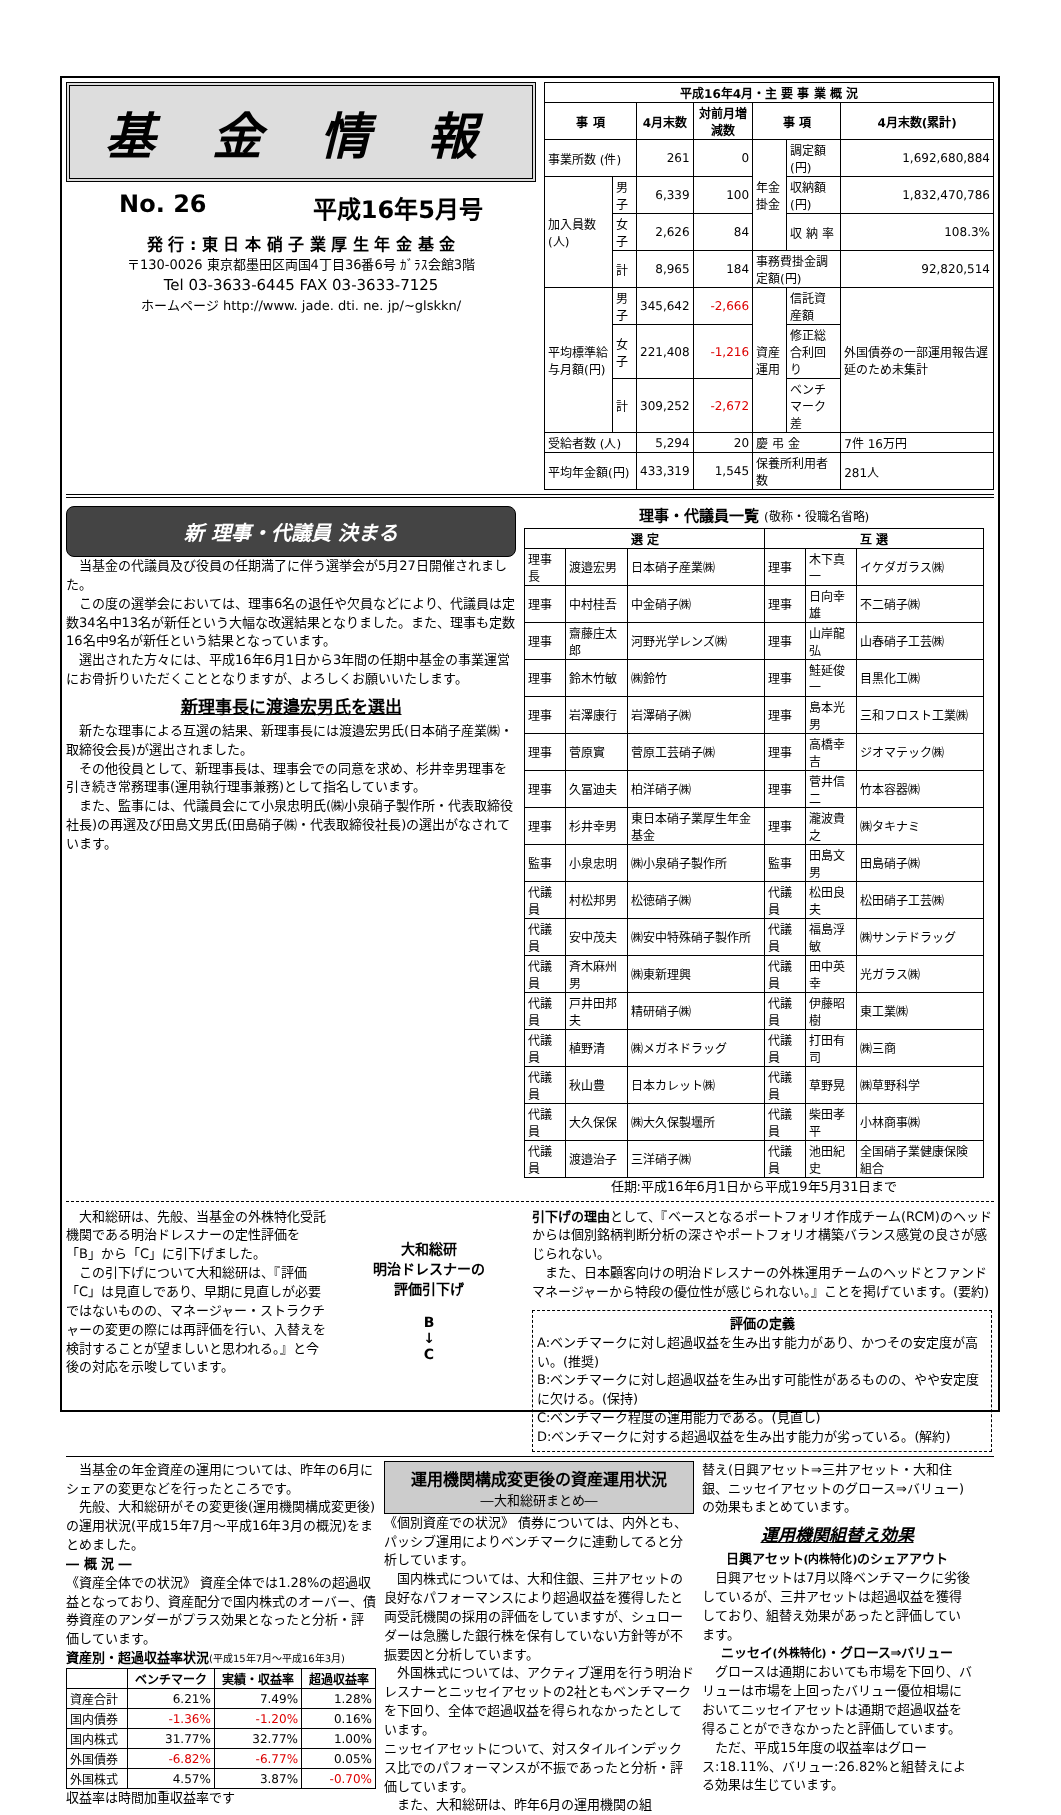基 金 情 報
No. 26 平成16年5月号
発 行 : 東 日 本 硝 子 業 厚 生 年 金 基 金
〒130-0026 東京都墨田区両国4丁目36番6号 ｶﾞﾗｽ会館3階
Tel 03-3633-6445 FAX 03-3633-7125
ホームページ http://www. jade. dti. ne. jp/~glskkn/
| 平成16年4月・主 要 事 業 概 況 | | | | | | |
| --- | --- | --- | --- | --- | --- | --- |
| 事 項 | | 4月末数 | 対前月増減数 | 事 項 | | 4月末数(累計) |
| 事業所数 (件) | | 261 | 0 | 年金掛金 | 調定額(円) | 1,692,680,884 |
| 加入員数(人) | 男子 | 6,339 | 100 | | 収納額(円) | 1,832,470,786 |
| | 女子 | 2,626 | 84 | | 収 納 率 | 108.3% |
| | 計 | 8,965 | 184 | 事務費掛金調定額(円) | | 92,820,514 |
| 平均標準給与月額(円) | 男子 | 345,642 | -2,666 | 資産運用 | 信託資産額 | 外国債券の一部運用報告遅延のため未集計 |
| | 女子 | 221,408 | -1,216 | | 修正総合利回り | |
| | 計 | 309,252 | -2,672 | | ベンチマーク差 | |
| 受給者数 (人) | | 5,294 | 20 | 慶 弔 金 | | 7件 16万円 |
| 平均年金額(円) | | 433,319 | 1,545 | 保養所利用者数 | | 281人 |
新 理事・代議員 決まる
　当基金の代議員及び役員の任期満了に伴う選挙会が5月27日開催されました。
　この度の選挙会においては、理事6名の退任や欠員などにより、代議員は定数34名中13名が新任という大幅な改選結果となりました。また、理事も定数16名中9名が新任という結果となっています。
　選出された方々には、平成16年6月1日から3年間の任期中基金の事業運営にお骨折りいただくこととなりますが、よろしくお願いいたします。
新理事長に渡邉宏男氏を選出
　新たな理事による互選の結果、新理事長には渡邉宏男氏(日本硝子産業㈱・取締役会長)が選出されました。
　その他役員として、新理事長は、理事会での同意を求め、杉井幸男理事を引き続き常務理事(運用執行理事兼務)として指名しています。
　また、監事には、代議員会にて小泉忠明氏(㈱小泉硝子製作所・代表取締役社長)の再選及び田島文男氏(田島硝子㈱・代表取締役社長)の選出がなされています。
理事・代議員一覧 (敬称・役職名省略)
| 選 定 | | | 互 選 | | |
| --- | --- | --- | --- | --- | --- |
| 理事長 | 渡邉宏男 | 日本硝子産業㈱ | 理事 | 木下真一 | イケダガラス㈱ |
| 理事 | 中村桂吾 | 中金硝子㈱ | 理事 | 日向幸雄 | 不二硝子㈱ |
| 理事 | 齋藤庄太郎 | 河野光学レンズ㈱ | 理事 | 山岸龍弘 | 山春硝子工芸㈱ |
| 理事 | 鈴木竹敏 | ㈱鈴竹 | 理事 | 鮭延俊一 | 目黒化工㈱ |
| 理事 | 岩澤康行 | 岩澤硝子㈱ | 理事 | 島本光男 | 三和フロスト工業㈱ |
| 理事 | 菅原實 | 菅原工芸硝子㈱ | 理事 | 高橋幸吉 | ジオマテック㈱ |
| 理事 | 久冨迪夫 | 柏洋硝子㈱ | 理事 | 菅井信二 | 竹本容器㈱ |
| 理事 | 杉井幸男 | 東日本硝子業厚生年金基金 | 理事 | 瀧波貴之 | ㈱タキナミ |
| 監事 | 小泉忠明 | ㈱小泉硝子製作所 | 監事 | 田島文男 | 田島硝子㈱ |
| 代議員 | 村松邦男 | 松徳硝子㈱ | 代議員 | 松田良夫 | 松田硝子工芸㈱ |
| 代議員 | 安中茂夫 | ㈱安中特殊硝子製作所 | 代議員 | 福島浮敏 | ㈱サンテドラッグ |
| 代議員 | 斉木麻州男 | ㈱東新理興 | 代議員 | 田中英幸 | 光ガラス㈱ |
| 代議員 | 戸井田邦夫 | 精研硝子㈱ | 代議員 | 伊藤昭樹 | 東工業㈱ |
| 代議員 | 植野清 | ㈱メガネドラッグ | 代議員 | 打田有司 | ㈱三商 |
| 代議員 | 秋山豊 | 日本カレット㈱ | 代議員 | 草野晃 | ㈱草野科学 |
| 代議員 | 大久保保 | ㈱大久保製壜所 | 代議員 | 柴田孝平 | 小林商事㈱ |
| 代議員 | 渡邉治子 | 三洋硝子㈱ | 代議員 | 池田紀史 | 全国硝子業健康保険組合 |
任期:平成16年6月1日から平成19年5月31日まで
　大和総研は、先般、当基金の外株特化受託機関である明治ドレスナーの定性評価を「B」から「C」に引下げました。
　この引下げについて大和総研は、『評価「C」は見直しであり、早期に見直しが必要ではないものの、マネージャー・ストラクチャーの変更の際には再評価を行い、入替えを検討することが望ましいと思われる。』と今後の対応を示唆しています。
大和総研
明治ドレスナーの
評価引下げ
B
↓
C
引下げの理由として、『ベースとなるポートフォリオ作成チーム(RCM)のヘッドからは個別銘柄判断分析の深さやポートフォリオ構築バランス感覚の良さが感じられない。
　また、日本顧客向けの明治ドレスナーの外株運用チームのヘッドとファンドマネージャーから特段の優位性が感じられない。』ことを掲げています。(要約)
評価の定義
A:ベンチマークに対し超過収益を生み出す能力があり、かつその安定度が高い。(推奨)
B:ベンチマークに対し超過収益を生み出す可能性があるものの、やや安定度に欠ける。(保持)
C:ベンチマーク程度の運用能力である。(見直し)
D:ベンチマークに対する超過収益を生み出す能力が劣っている。(解約)
　当基金の年金資産の運用については、昨年の6月にシェアの変更などを行ったところです。
　先般、大和総研がその変更後(運用機関構成変更後)の運用状況(平成15年7月～平成16年3月の概況)をまとめました。
― 概 況 ―
《資産全体での状況》 資産全体では1.28%の超過収益となっており、資産配分で国内株式のオーバー、債券資産のアンダーがプラス効果となったと分析・評価しています。
資産別・超過収益率状況(平成15年7月～平成16年3月)
| | ベンチマーク | 実績・収益率 | 超過収益率 |
| --- | --- | --- | --- |
| 資産合計 | 6.21% | 7.49% | 1.28% |
| 国内債券 | -1.36% | -1.20% | 0.16% |
| 国内株式 | 31.77% | 32.77% | 1.00% |
| 外国債券 | -6.82% | -6.77% | 0.05% |
| 外国株式 | 4.57% | 3.87% | -0.70% |
収益率は時間加重収益率です
運用機関構成変更後の資産運用状況
―大和総研まとめ―
《個別資産での状況》 債券については、内外とも、パッシブ運用によりベンチマークに連動してると分析しています。
　国内株式については、大和住銀、三井アセットの良好なパフォーマンスにより超過収益を獲得したと両受託機関の採用の評価をしていますが、シュローダーは急騰した銀行株を保有していない方針等が不振要因と分析しています。
　外国株式については、アクティブ運用を行う明治ドレスナーとニッセイアセットの2社ともベンチマークを下回り、全体で超過収益を得られなかったとしています。
ニッセイアセットについて、対スタイルインデックス比でのパフォーマンスが不振であったと分析・評価しています。
　また、大和総研は、昨年6月の運用機関の組
替え(日興アセット⇒三井アセット・大和住銀、ニッセイアセットのグロース⇒バリュー)の効果もまとめています。
運用機関組替え効果
日興アセット(内株特化) のシェアアウト
　日興アセットは7月以降ベンチマークに劣後しているが、三井アセットは超過収益を獲得しており、組替え効果があったと評価しています。
ニッセイ(外株特化)・グロース⇒バリュー
　グロースは通期においても市場を下回り、バリューは市場を上回ったバリュー優位相場においてニッセイアセットは通期で超過収益を得ることができなかったと評価しています。
　ただ、平成15年度の収益率はグロース:18.11%、バリュー:26.82%と組替えによる効果は生じています。